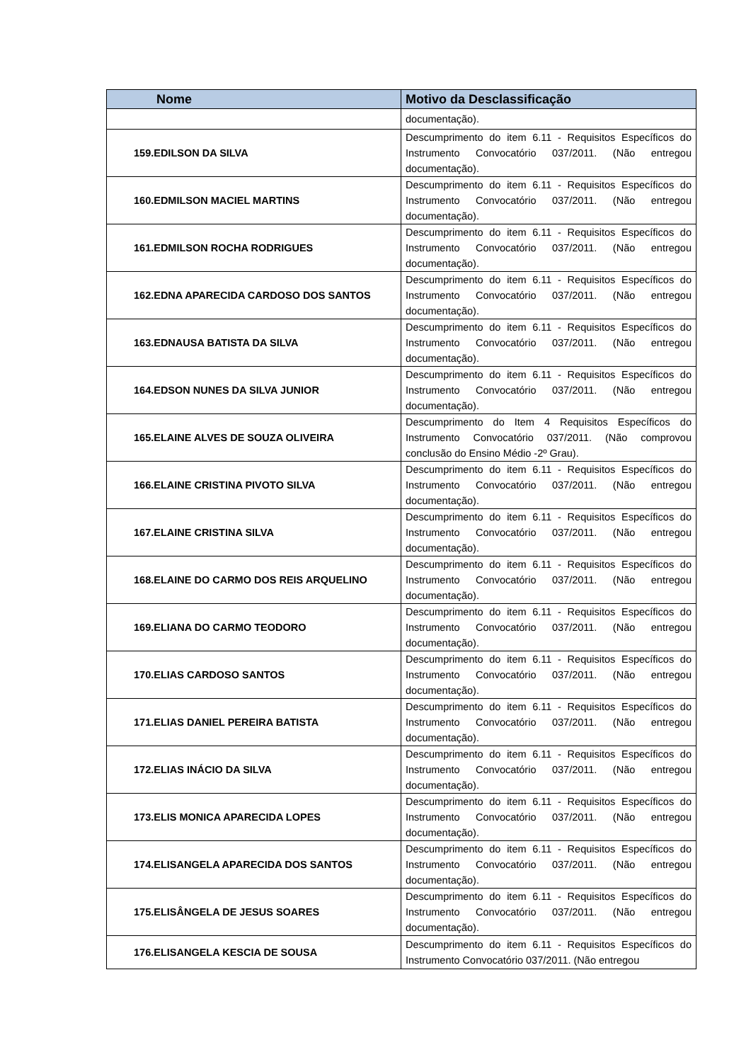| Nome | Motivo da Desclassificação |
| --- | --- |
| | documentação). |
| 159.EDILSON DA SILVA | Descumprimento do item 6.11 - Requisitos Específicos do Instrumento Convocatório 037/2011. (Não entregou documentação). |
| 160.EDMILSON MACIEL MARTINS | Descumprimento do item 6.11 - Requisitos Específicos do Instrumento Convocatório 037/2011. (Não entregou documentação). |
| 161.EDMILSON ROCHA RODRIGUES | Descumprimento do item 6.11 - Requisitos Específicos do Instrumento Convocatório 037/2011. (Não entregou documentação). |
| 162.EDNA APARECIDA CARDOSO DOS SANTOS | Descumprimento do item 6.11 - Requisitos Específicos do Instrumento Convocatório 037/2011. (Não entregou documentação). |
| 163.EDNAUSA BATISTA DA SILVA | Descumprimento do item 6.11 - Requisitos Específicos do Instrumento Convocatório 037/2011. (Não entregou documentação). |
| 164.EDSON NUNES DA SILVA JUNIOR | Descumprimento do item 6.11 - Requisitos Específicos do Instrumento Convocatório 037/2011. (Não entregou documentação). |
| 165.ELAINE ALVES DE SOUZA OLIVEIRA | Descumprimento do Item 4 Requisitos Específicos do Instrumento Convocatório 037/2011. (Não comprovou conclusão do Ensino Médio -2º Grau). |
| 166.ELAINE CRISTINA PIVOTO SILVA | Descumprimento do item 6.11 - Requisitos Específicos do Instrumento Convocatório 037/2011. (Não entregou documentação). |
| 167.ELAINE CRISTINA SILVA | Descumprimento do item 6.11 - Requisitos Específicos do Instrumento Convocatório 037/2011. (Não entregou documentação). |
| 168.ELAINE DO CARMO DOS REIS ARQUELINO | Descumprimento do item 6.11 - Requisitos Específicos do Instrumento Convocatório 037/2011. (Não entregou documentação). |
| 169.ELIANA DO CARMO TEODORO | Descumprimento do item 6.11 - Requisitos Específicos do Instrumento Convocatório 037/2011. (Não entregou documentação). |
| 170.ELIAS CARDOSO SANTOS | Descumprimento do item 6.11 - Requisitos Específicos do Instrumento Convocatório 037/2011. (Não entregou documentação). |
| 171.ELIAS DANIEL PEREIRA BATISTA | Descumprimento do item 6.11 - Requisitos Específicos do Instrumento Convocatório 037/2011. (Não entregou documentação). |
| 172.ELIAS INÁCIO DA SILVA | Descumprimento do item 6.11 - Requisitos Específicos do Instrumento Convocatório 037/2011. (Não entregou documentação). |
| 173.ELIS MONICA APARECIDA LOPES | Descumprimento do item 6.11 - Requisitos Específicos do Instrumento Convocatório 037/2011. (Não entregou documentação). |
| 174.ELISANGELA APARECIDA DOS SANTOS | Descumprimento do item 6.11 - Requisitos Específicos do Instrumento Convocatório 037/2011. (Não entregou documentação). |
| 175.ELISÂNGELA DE JESUS SOARES | Descumprimento do item 6.11 - Requisitos Específicos do Instrumento Convocatório 037/2011. (Não entregou documentação). |
| 176.ELISANGELA KESCIA DE SOUSA | Descumprimento do item 6.11 - Requisitos Específicos do Instrumento Convocatório 037/2011. (Não entregou |